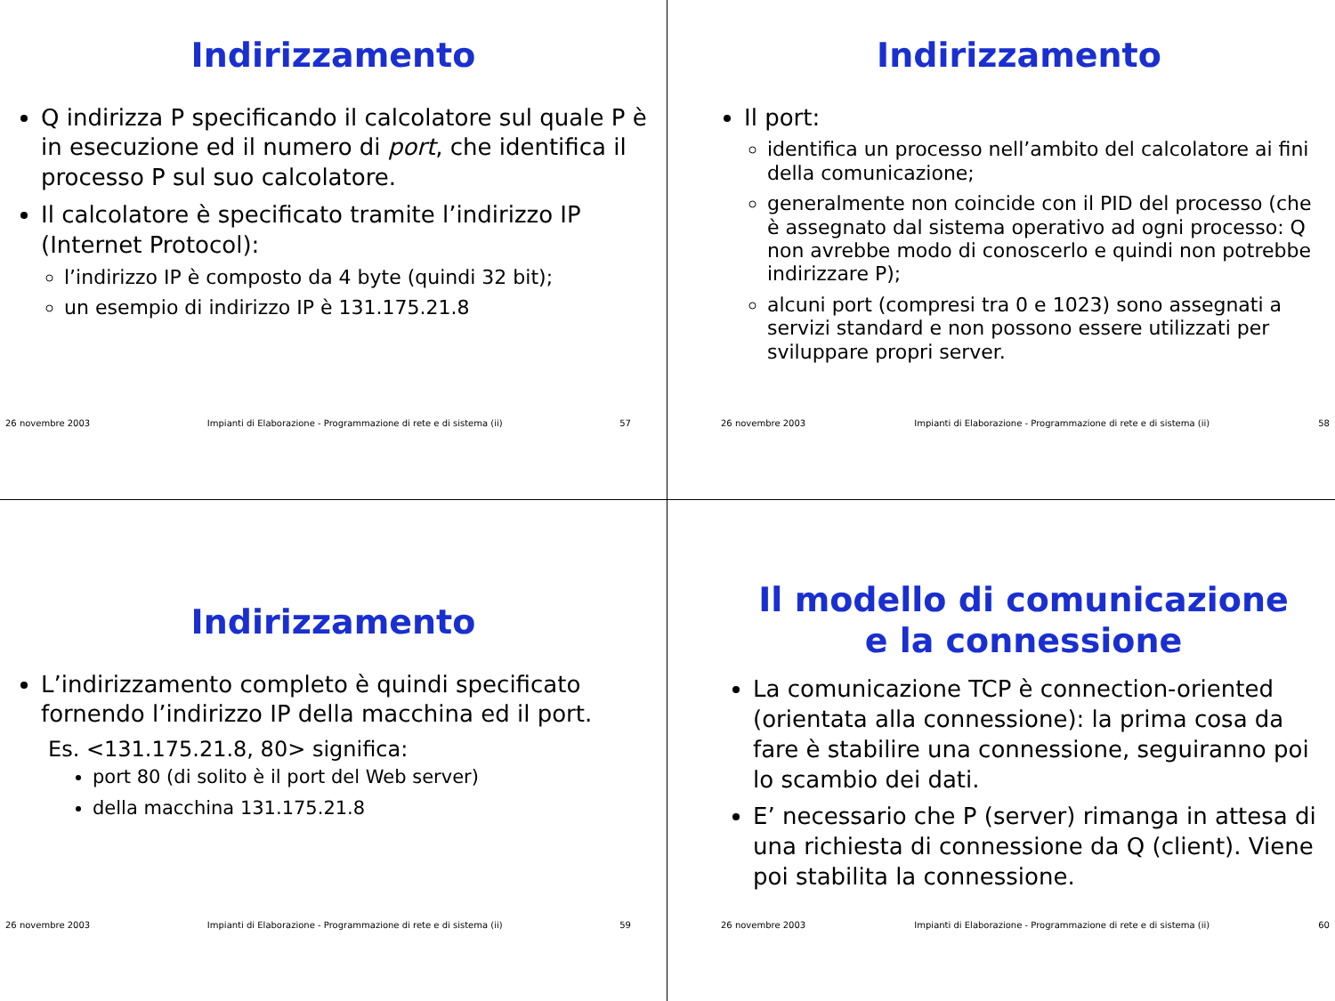Indirizzamento
Q indirizza P specificando il calcolatore sul quale P è in esecuzione ed il numero di port, che identifica il processo P sul suo calcolatore.
Il calcolatore è specificato tramite l’indirizzo IP (Internet Protocol):
l’indirizzo IP è composto da 4 byte (quindi 32 bit);
un esempio di indirizzo IP è 131.175.21.8
26 novembre 2003 Impianti di Elaborazione - Programmazione di rete e di sistema (ii) 57
Indirizzamento
Il port:
identifica un processo nell’ambito del calcolatore ai fini della comunicazione;
generalmente non coincide con il PID del processo (che è assegnato dal sistema operativo ad ogni processo: Q non avrebbe modo di conoscerlo e quindi non potrebbe indirizzare P);
alcuni port (compresi tra 0 e 1023) sono assegnati a servizi standard e non possono essere utilizzati per sviluppare propri server.
26 novembre 2003 Impianti di Elaborazione - Programmazione di rete e di sistema (ii) 58
Indirizzamento
L’indirizzamento completo è quindi specificato fornendo l’indirizzo IP della macchina ed il port.
Es. <131.175.21.8, 80> significa:
port 80 (di solito è il port del Web server)
della macchina 131.175.21.8
26 novembre 2003 Impianti di Elaborazione - Programmazione di rete e di sistema (ii) 59
Il modello di comunicazione
e la connessione
La comunicazione TCP è connection-oriented (orientata alla connessione): la prima cosa da fare è stabilire una connessione, seguiranno poi lo scambio dei dati.
E’ necessario che P (server) rimanga in attesa di una richiesta di connessione da Q (client). Viene poi stabilita la connessione.
26 novembre 2003 Impianti di Elaborazione - Programmazione di rete e di sistema (ii) 60